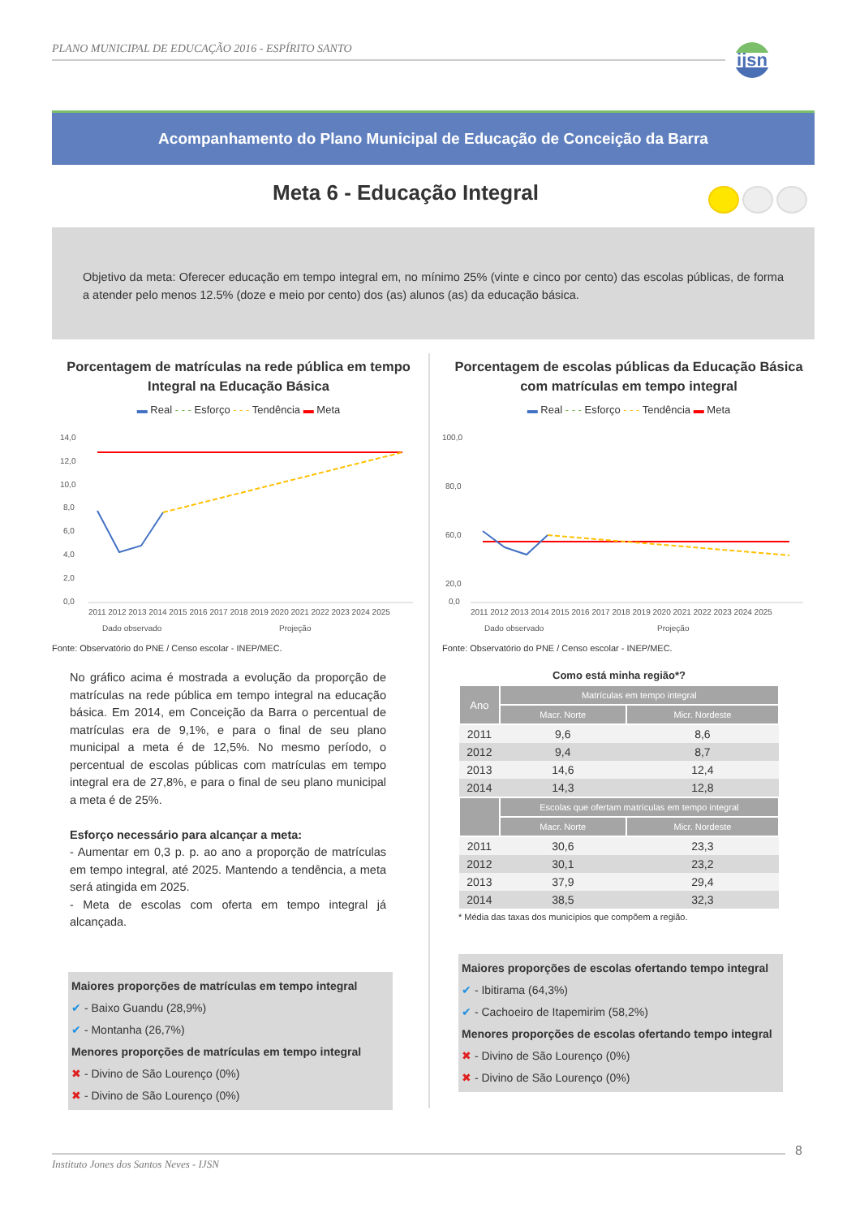PLANO MUNICIPAL DE EDUCAÇÃO 2016 - ESPÍRITO SANTO
ijsn
Acompanhamento do Plano Municipal de Educação de Conceição da Barra
Meta 6 - Educação Integral
Objetivo da meta: Oferecer educação em tempo integral em, no mínimo 25% (vinte e cinco por cento) das escolas públicas, de forma a atender pelo menos 12.5% (doze e meio por cento) dos (as) alunos (as) da educação básica.
Porcentagem de matrículas na rede pública em tempo Integral na Educação Básica
▬ Real - - - Esforço - - - Tendência ▬ Meta
14,0
12,0
10,0
8,0
6,0
4,0
2,0
0,0
2011 2012 2013 2014 2015 2016 2017 2018 2019 2020 2021 2022 2023 2024 2025
Dado observado
Projeção
Fonte: Observatório do PNE / Censo escolar - INEP/MEC.
No gráfico acima é mostrada a evolução da proporção de matrículas na rede pública em tempo integral na educação básica. Em 2014, em Conceição da Barra o percentual de matrículas era de 9,1%, e para o final de seu plano municipal a meta é de 12,5%. No mesmo período, o percentual de escolas públicas com matrículas em tempo integral era de 27,8%, e para o final de seu plano municipal a meta é de 25%.
Esforço necessário para alcançar a meta:
- Aumentar em 0,3 p. p. ao ano a proporção de matrículas em tempo integral, até 2025. Mantendo a tendência, a meta será atingida em 2025.
- Meta de escolas com oferta em tempo integral já alcançada.
Maiores proporções de matrículas em tempo integral
✔ - Baixo Guandu (28,9%)
✔ - Montanha (26,7%)
Menores proporções de matrículas em tempo integral
✖ - Divino de São Lourenço (0%)
✖ - Divino de São Lourenço (0%)
Porcentagem de escolas públicas da Educação Básica com matrículas em tempo integral
▬ Real - - - Esforço - - - Tendência ▬ Meta
100,0
80,0
60,0
20,0
0,0
2011 2012 2013 2014 2015 2016 2017 2018 2019 2020 2021 2022 2023 2024 2025
Dado observado
Projeção
Fonte: Observatório do PNE / Censo escolar - INEP/MEC.
Como está minha região*?
| Ano | Matrículas em tempo integral | |
| --- | --- | --- |
| | Macr. Norte | Micr. Nordeste |
| 2011 | 9,6 | 8,6 |
| 2012 | 9,4 | 8,7 |
| 2013 | 14,6 | 12,4 |
| 2014 | 14,3 | 12,8 |
| | Escolas que ofertam matrículas em tempo integral | |
| | Macr. Norte | Micr. Nordeste |
| 2011 | 30,6 | 23,3 |
| 2012 | 30,1 | 23,2 |
| 2013 | 37,9 | 29,4 |
| 2014 | 38,5 | 32,3 |
* Média das taxas dos municípios que compõem a região.
Maiores proporções de escolas ofertando tempo integral
✔ - Ibitirama (64,3%)
✔ - Cachoeiro de Itapemirim (58,2%)
Menores proporções de escolas ofertando tempo integral
✖ - Divino de São Lourenço (0%)
✖ - Divino de São Lourenço (0%)
8
Instituto Jones dos Santos Neves - IJSN